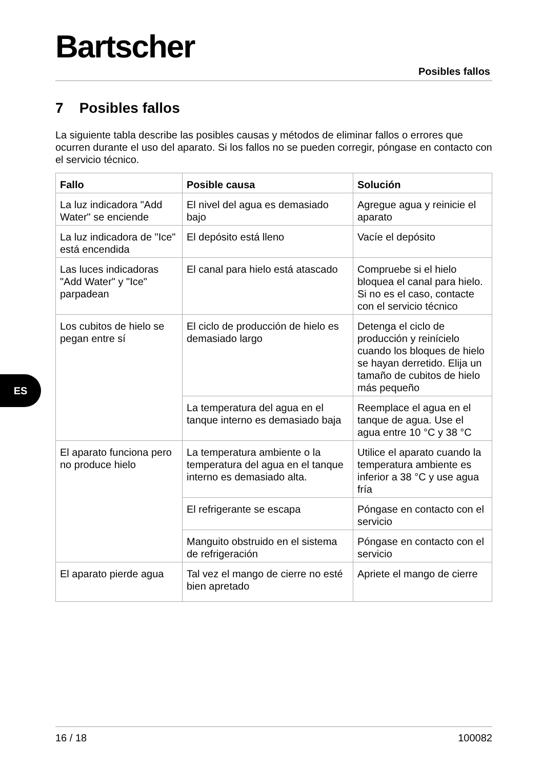Bartscher
Posibles fallos
7 Posibles fallos
La siguiente tabla describe las posibles causas y métodos de eliminar fallos o errores que ocurren durante el uso del aparato. Si los fallos no se pueden corregir, póngase en contacto con el servicio técnico.
| Fallo | Posible causa | Solución |
| --- | --- | --- |
| La luz indicadora "Add Water" se enciende | El nivel del agua es demasiado bajo | Agregue agua y reinicie el aparato |
| La luz indicadora de "Ice" está encendida | El depósito está lleno | Vacíe el depósito |
| Las luces indicadoras "Add Water" y "Ice" parpadean | El canal para hielo está atascado | Compruebe si el hielo bloquea el canal para hielo. Si no es el caso, contacte con el servicio técnico |
| Los cubitos de hielo se pegan entre sí | El ciclo de producción de hielo es demasiado largo | Detenga el ciclo de producción y reinícielo cuando los bloques de hielo se hayan derretido. Elija un tamaño de cubitos de hielo más pequeño |
| | La temperatura del agua en el tanque interno es demasiado baja | Reemplace el agua en el tanque de agua. Use el agua entre 10 °C y 38 °C |
| El aparato funciona pero no produce hielo | La temperatura ambiente o la temperatura del agua en el tanque interno es demasiado alta. | Utilice el aparato cuando la temperatura ambiente es inferior a 38 °C y use agua fría |
| | El refrigerante se escapa | Póngase en contacto con el servicio |
| | Manguito obstruido en el sistema de refrigeración | Póngase en contacto con el servicio |
| El aparato pierde agua | Tal vez el mango de cierre no esté bien apretado | Apriete el mango de cierre |
ES
16 / 18 100082